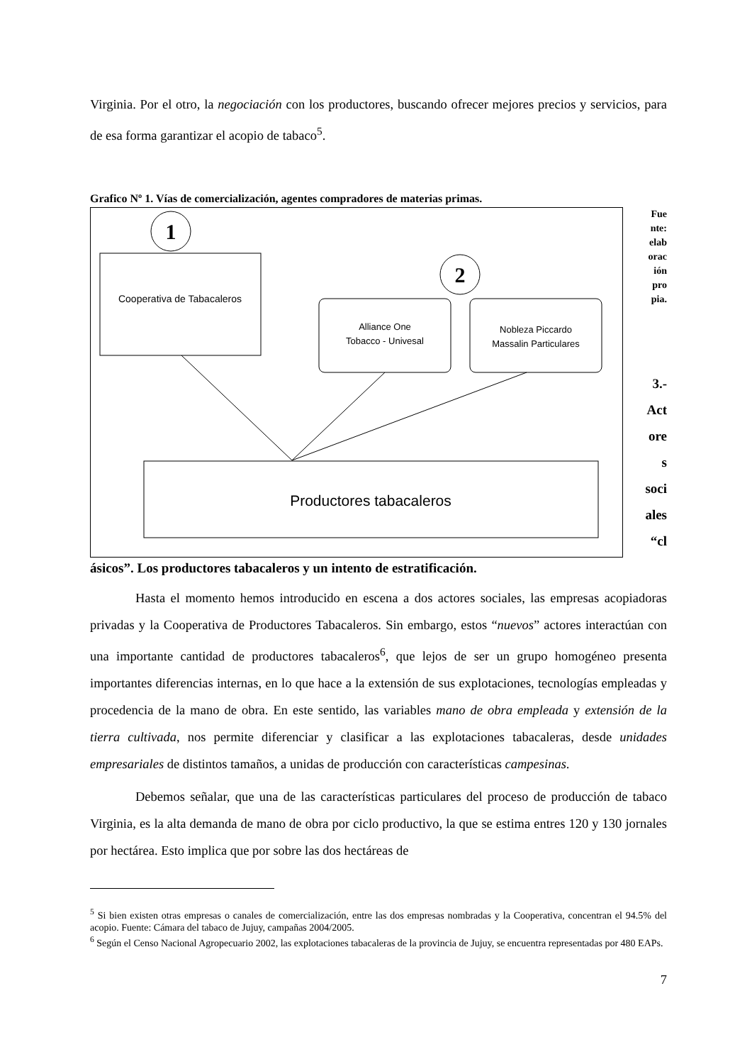Virginia. Por el otro, la negociación con los productores, buscando ofrecer mejores precios y servicios, para de esa forma garantizar el acopio de tabaco<sup>5</sup>.
Grafico Nº 1. Vías de comercialización, agentes compradores de materias primas.
1
2
Cooperativa de Tabacaleros
Alliance One
Tobacco - Univesal
Nobleza Piccardo
Massalin Particulares
Productores tabacaleros
Fue
nte:
elab
orac
ión
pro
pia.
3.-
Act
ore
s
soci
ales
“cl
ásicos”. Los productores tabacaleros y un intento de estratificación.
Hasta el momento hemos introducido en escena a dos actores sociales, las empresas acopiadoras privadas y la Cooperativa de Productores Tabacaleros. Sin embargo, estos “nuevos” actores interactúan con una importante cantidad de productores tabacaleros<sup>6</sup>, que lejos de ser un grupo homogéneo presenta importantes diferencias internas, en lo que hace a la extensión de sus explotaciones, tecnologías empleadas y procedencia de la mano de obra. En este sentido, las variables mano de obra empleada y extensión de la tierra cultivada, nos permite diferenciar y clasificar a las explotaciones tabacaleras, desde unidades empresariales de distintos tamaños, a unidas de producción con características campesinas.
Debemos señalar, que una de las características particulares del proceso de producción de tabaco Virginia, es la alta demanda de mano de obra por ciclo productivo, la que se estima entres 120 y 130 jornales por hectárea. Esto implica que por sobre las dos hectáreas de
<sup>5</sup> Si bien existen otras empresas o canales de comercialización, entre las dos empresas nombradas y la Cooperativa, concentran el 94.5% del acopio. Fuente: Cámara del tabaco de Jujuy, campañas 2004/2005.
<sup>6</sup> Según el Censo Nacional Agropecuario 2002, las explotaciones tabacaleras de la provincia de Jujuy, se encuentra representadas por 480 EAPs.
7